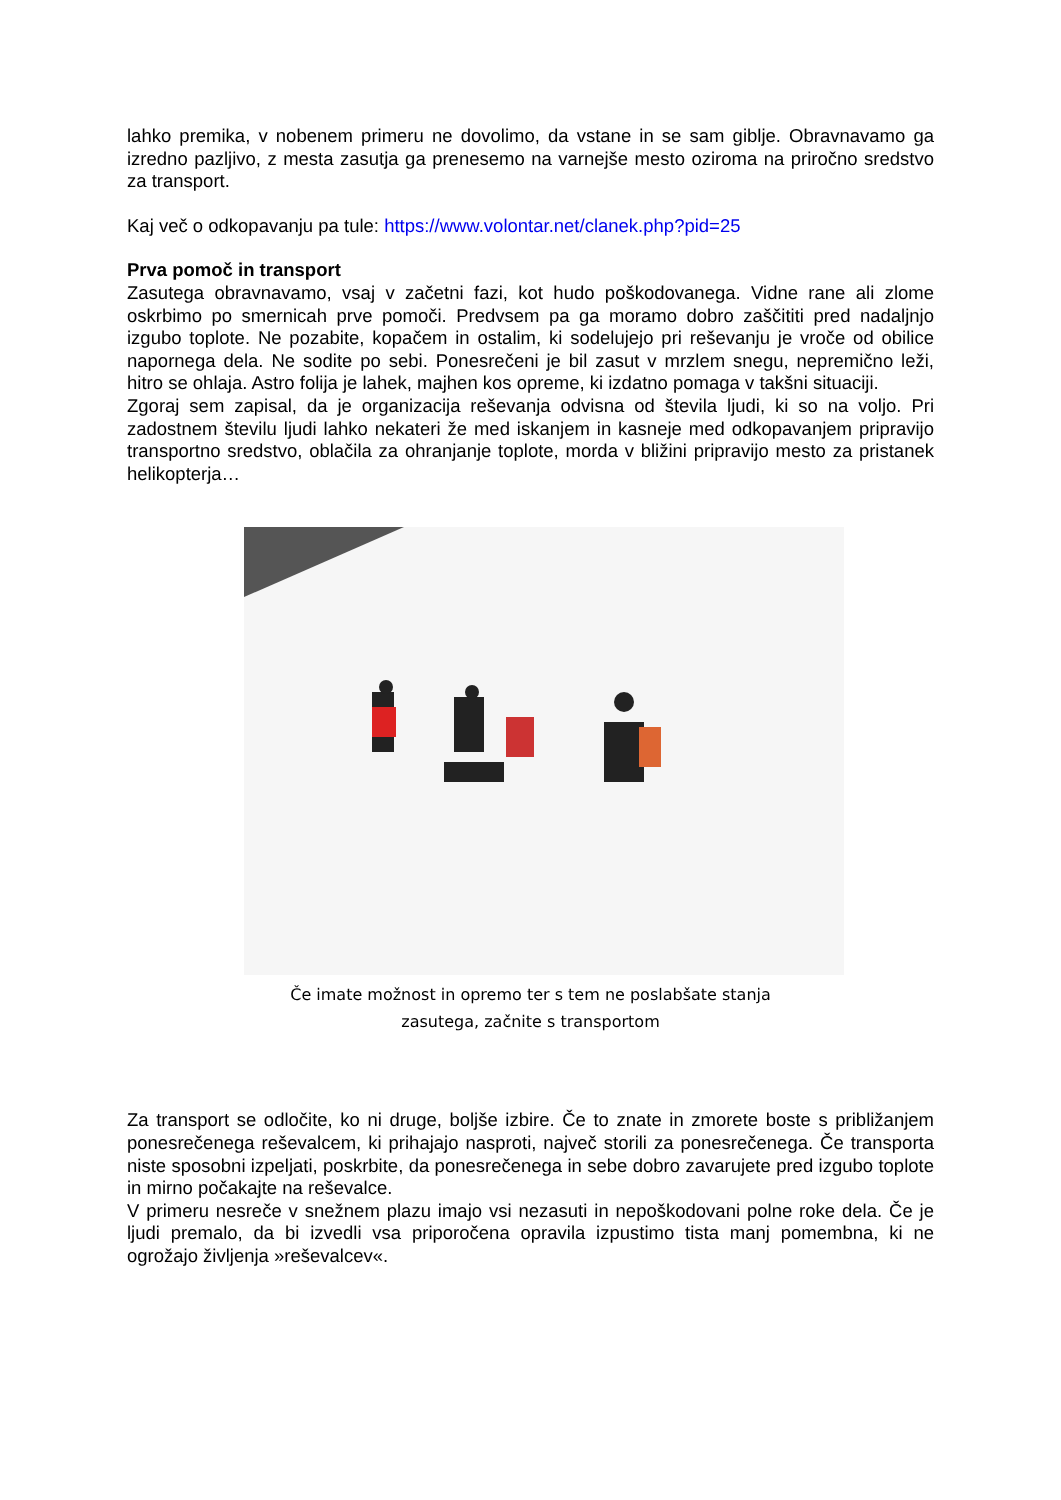lahko premika, v nobenem primeru ne dovolimo, da vstane in se sam giblje. Obravnavamo ga izredno pazljivo, z mesta zasutja ga prenesemo na varnejše mesto oziroma na priročno sredstvo za transport.
Kaj več o odkopavanju pa tule: https://www.volontar.net/clanek.php?pid=25
Prva pomoč in transport
Zasutega obravnavamo, vsaj v začetni fazi, kot hudo poškodovanega. Vidne rane ali zlome oskrbimo po smernicah prve pomoči. Predvsem pa ga moramo dobro zaščititi pred nadaljnjo izgubo toplote. Ne pozabite, kopačem in ostalim, ki sodelujejo pri reševanju je vroče od obilice napornega dela. Ne sodite po sebi. Ponesrečeni je bil zasut v mrzlem snegu, nepremično leži, hitro se ohlaja. Astro folija je lahek, majhen kos opreme, ki izdatno pomaga v takšni situaciji.
Zgoraj sem zapisal, da je organizacija reševanja odvisna od števila ljudi, ki so na voljo. Pri zadostnem številu ljudi lahko nekateri že med iskanjem in kasneje med odkopavanjem pripravijo transportno sredstvo, oblačila za ohranjanje toplote, morda v bližini pripravijo mesto za pristanek helikopterja…
Če imate možnost in opremo ter s tem ne poslabšate stanja
zasutega, začnite s transportom
Za transport se odločite, ko ni druge, boljše izbire. Če to znate in zmorete boste s približanjem ponesrečenega reševalcem, ki prihajajo nasproti, največ storili za ponesrečenega. Če transporta niste sposobni izpeljati, poskrbite, da ponesrečenega in sebe dobro zavarujete pred izgubo toplote in mirno počakajte na reševalce.
V primeru nesreče v snežnem plazu imajo vsi nezasuti in nepoškodovani polne roke dela. Če je ljudi premalo, da bi izvedli vsa priporočena opravila izpustimo tista manj pomembna, ki ne ogrožajo življenja »reševalcev«.